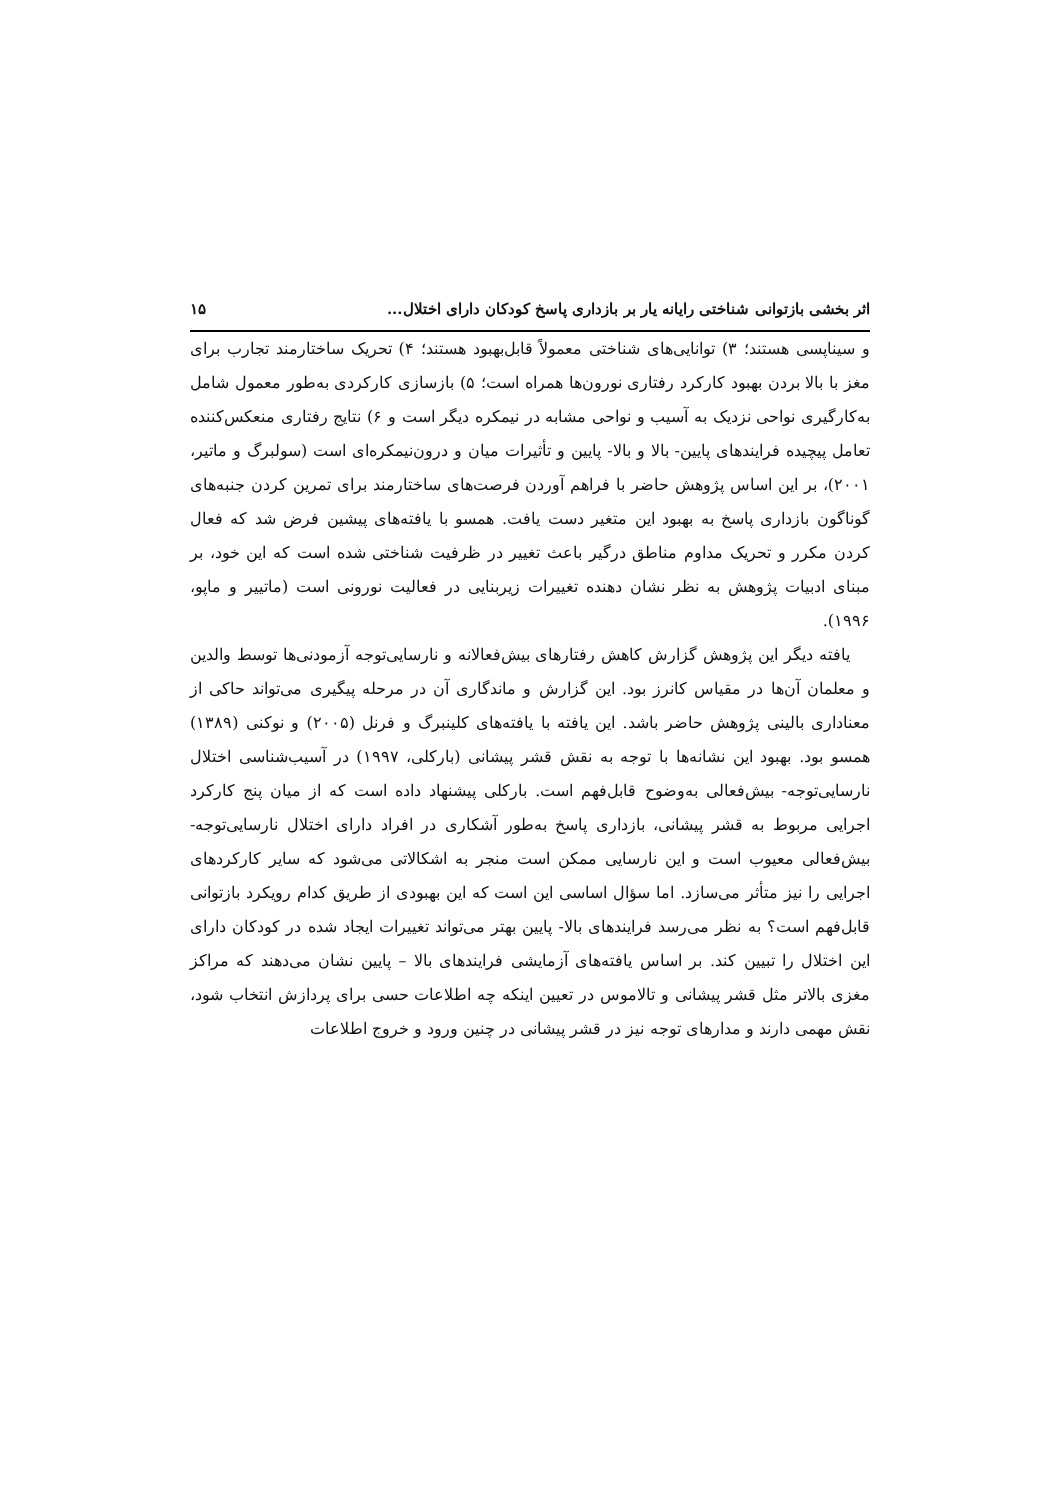اثر بخشی بازتوانی شناختی رایانه یار بر بازداری پاسخ کودکان دارای اختلال... ۱۵
و سیناپسی هستند؛ ۳) توانایی‌های شناختی معمولاً قابل‌بهبود هستند؛ ۴) تحریک ساختارمند تجارب برای مغز با بالا بردن بهبود کارکرد رفتاری نورون‌ها همراه است؛ ۵) بازسازی کارکردی به‌طور معمول شامل به‌کارگیری نواحی نزدیک به آسیب و نواحی مشابه در نیمکره دیگر است و ۶) نتایج رفتاری منعکس‌کننده تعامل پیچیده فرایندهای پایین- بالا و بالا- پایین و تأثیرات میان و درون‌نیمکره‌ای است (سولبرگ و ماتیر، ۲۰۰۱)، بر این اساس پژوهش حاضر با فراهم آوردن فرصت‌های ساختارمند برای تمرین کردن جنبه‌های گوناگون بازداری پاسخ به بهبود این متغیر دست یافت. همسو با یافته‌های پیشین فرض شد که فعال کردن مکرر و تحریک مداوم مناطق درگیر باعث تغییر در ظرفیت شناختی شده است که این خود، بر مبنای ادبیات پژوهش به نظر نشان دهنده تغییرات زیربنایی در فعالیت نورونی است (ماتییر و ماپو، ۱۹۹۶).
یافته دیگر این پژوهش گزارش کاهش رفتارهای بیش‌فعالانه و نارسایی‌توجه آزمودنی‌ها توسط والدین و معلمان آن‌ها در مقیاس کانرز بود. این گزارش و ماندگاری آن در مرحله پیگیری می‌تواند حاکی از معناداری بالینی پژوهش حاضر باشد. این یافته با یافته‌های کلینبرگ و فرنل (۲۰۰۵) و نوکنی (۱۳۸۹) همسو بود. بهبود این نشانه‌ها با توجه به نقش قشر پیشانی (بارکلی، ۱۹۹۷) در آسیب‌شناسی اختلال نارسایی‌توجه- بیش‌فعالی به‌وضوح قابل‌فهم است. بارکلی پیشنهاد داده است که از میان پنج کارکرد اجرایی مربوط به قشر پیشانی، بازداری پاسخ به‌طور آشکاری در افراد دارای اختلال نارسایی‌توجه-بیش‌فعالی معیوب است و این نارسایی ممکن است منجر به اشکالاتی می‌شود که سایر کارکردهای اجرایی را نیز متأثر می‌سازد. اما سؤال اساسی این است که این بهبودی از طریق کدام رویکرد بازتوانی قابل‌فهم است؟ به نظر می‌رسد فرایندهای بالا- پایین بهتر می‌تواند تغییرات ایجاد شده در کودکان دارای این اختلال را تبیین کند. بر اساس یافته‌های آزمایشی فرایندهای بالا – پایین نشان می‌دهند که مراکز مغزی بالاتر مثل قشر پیشانی و تالاموس در تعیین اینکه چه اطلاعات حسی برای پردازش انتخاب شود، نقش مهمی دارند و مدارهای توجه نیز در قشر پیشانی در چنین ورود و خروج اطلاعات